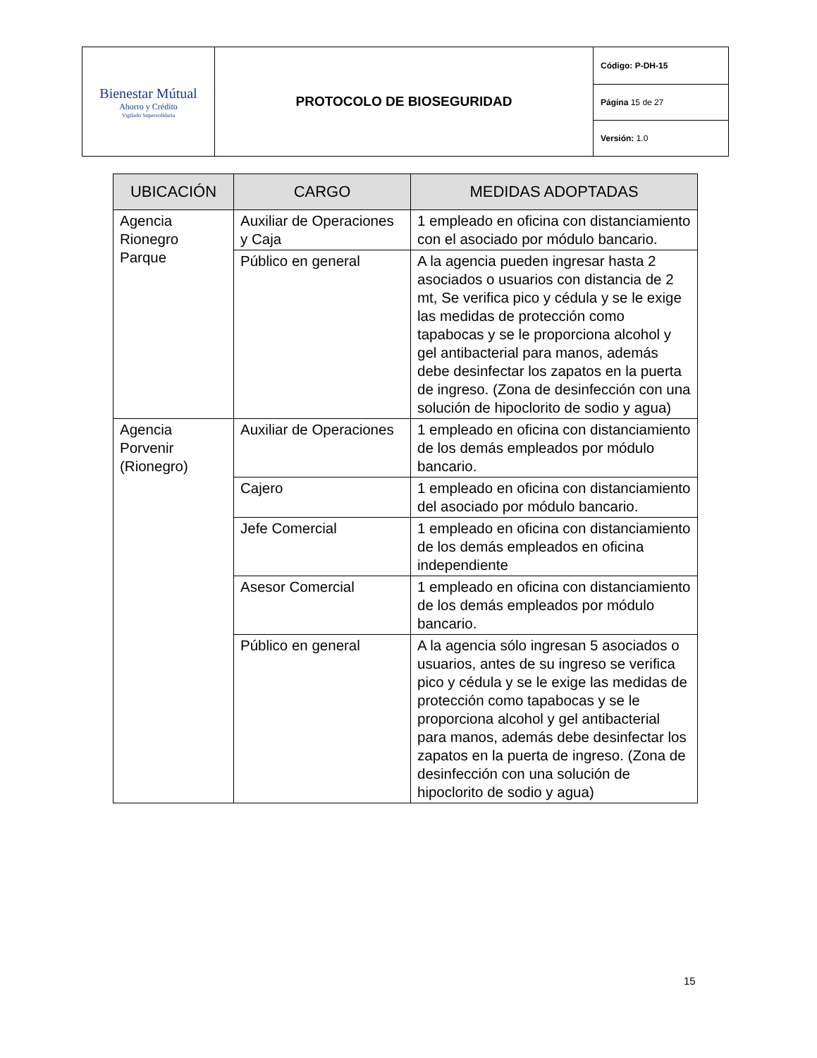| Bienestar Mútual Ahorro y Crédito Vigilado Supersolidaria | PROTOCOLO DE BIOSEGURIDAD | Código: P-DH-15 |
| | | Página 15 de 27 |
| | | Versión: 1.0 |
| UBICACIÓN | CARGO | MEDIDAS ADOPTADAS |
| --- | --- | --- |
| Agencia Rionegro Parque | Auxiliar de Operaciones y Caja | 1 empleado en oficina con distanciamiento con el asociado por módulo bancario. |
| | Público en general | A la agencia pueden ingresar hasta 2 asociados o usuarios con distancia de 2 mt, Se verifica pico y cédula y se le exige las medidas de protección como tapabocas y se le proporciona alcohol y gel antibacterial para manos, además debe desinfectar los zapatos en la puerta de ingreso. (Zona de desinfección con una solución de hipoclorito de sodio y agua) |
| Agencia Porvenir (Rionegro) | Auxiliar de Operaciones | 1 empleado en oficina con distanciamiento de los demás empleados por módulo bancario. |
| | Cajero | 1 empleado en oficina con distanciamiento del asociado por módulo bancario. |
| | Jefe Comercial | 1 empleado en oficina con distanciamiento de los demás empleados en oficina independiente |
| | Asesor Comercial | 1 empleado en oficina con distanciamiento de los demás empleados por módulo bancario. |
| | Público en general | A la agencia sólo ingresan 5 asociados o usuarios, antes de su ingreso se verifica pico y cédula y se le exige las medidas de protección como tapabocas y se le proporciona alcohol y gel antibacterial para manos, además debe desinfectar los zapatos en la puerta de ingreso. (Zona de desinfección con una solución de hipoclorito de sodio y agua) |
15